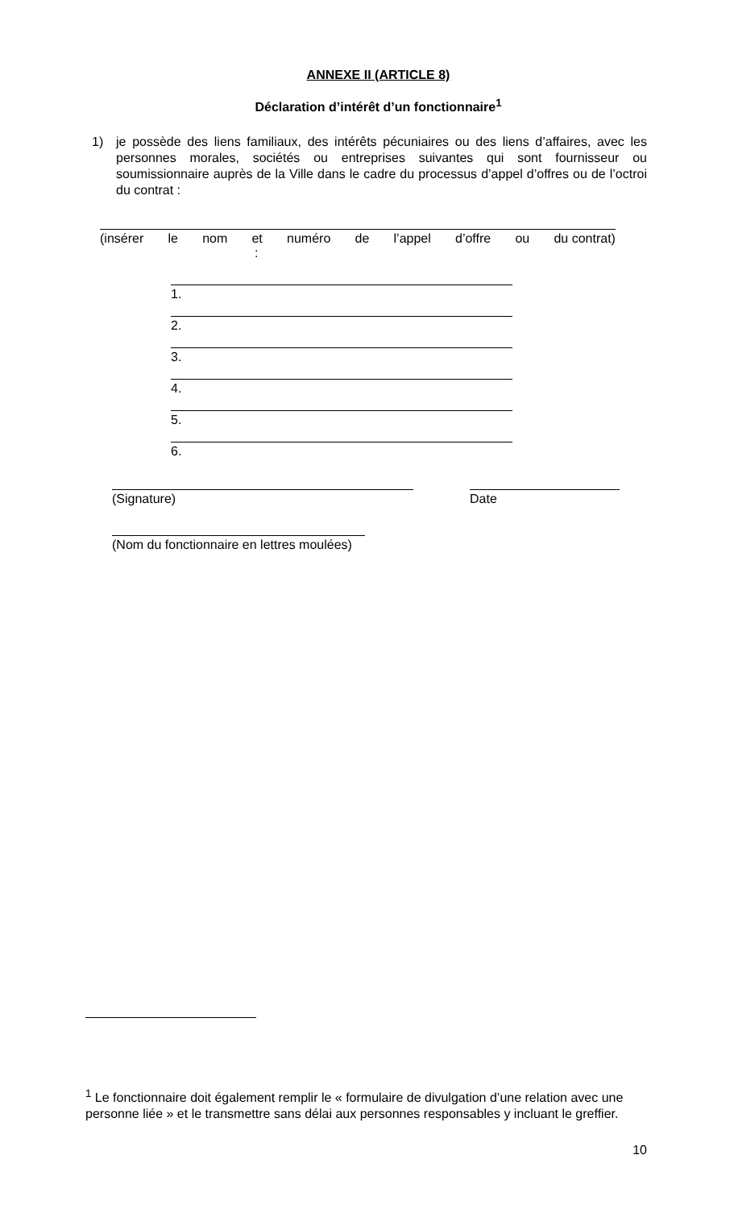ANNEXE II (ARTICLE 8)
Déclaration d’intérêt d’un fonctionnaire<sup>1</sup>
1) je possède des liens familiaux, des intérêts pécuniaires ou des liens d’affaires, avec les personnes morales, sociétés ou entreprises suivantes qui sont fournisseur ou soumissionnaire auprès de la Ville dans le cadre du processus d’appel d’offres ou de l’octroi du contrat :
(insérer le nom et numéro de l’appel d’offre ou du contrat)
:
1.
2.
3.
4.
5.
6.
(Signature) Date
(Nom du fonctionnaire en lettres moulées)
<sup>1</sup> Le fonctionnaire doit également remplir le « formulaire de divulgation d’une relation avec une personne liée » et le transmettre sans délai aux personnes responsables y incluant le greffier.
10